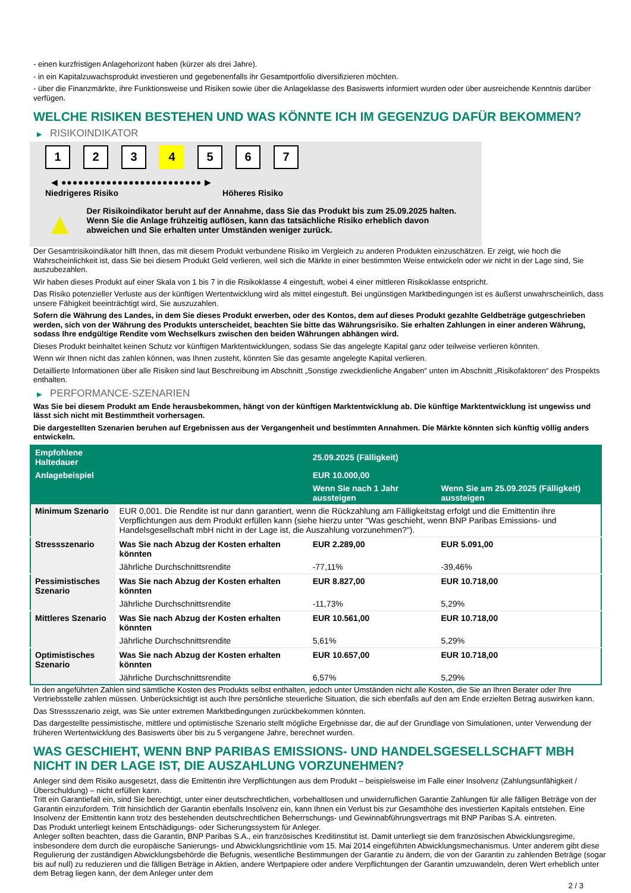- einen kurzfristigen Anlagehorizont haben (kürzer als drei Jahre).
- in ein Kapitalzuwachsprodukt investieren und gegebenenfalls ihr Gesamtportfolio diversifizieren möchten.
- über die Finanzmärkte, ihre Funktionsweise und Risiken sowie über die Anlageklasse des Basiswerts informiert wurden oder über ausreichende Kenntnis darüber verfügen.
WELCHE RISIKEN BESTEHEN UND WAS KÖNNTE ICH IM GEGENZUG DAFÜR BEKOMMEN?
▶ RISIKOINDIKATOR
1 2 3 4 5 6 7
◀ ●●●●●●●●●●●●●●●●●●●●●●●●● ▶
Niedrigeres Risiko Höheres Risiko
▲
Der Risikoindikator beruht auf der Annahme, dass Sie das Produkt bis zum 25.09.2025 halten.
Wenn Sie die Anlage frühzeitig auflösen, kann das tatsächliche Risiko erheblich davon abweichen und Sie erhalten unter Umständen weniger zurück.
Der Gesamtrisikoindikator hilft Ihnen, das mit diesem Produkt verbundene Risiko im Vergleich zu anderen Produkten einzuschätzen. Er zeigt, wie hoch die Wahrscheinlichkeit ist, dass Sie bei diesem Produkt Geld verlieren, weil sich die Märkte in einer bestimmten Weise entwickeln oder wir nicht in der Lage sind, Sie auszubezahlen.
Wir haben dieses Produkt auf einer Skala von 1 bis 7 in die Risikoklasse 4 eingestuft, wobei 4 einer mittleren Risikoklasse entspricht.
Das Risiko potenzieller Verluste aus der künftigen Wertentwicklung wird als mittel eingestuft. Bei ungünstigen Marktbedingungen ist es äußerst unwahrscheinlich, dass unsere Fähigkeit beeinträchtigt wird, Sie auszuzahlen.
Sofern die Währung des Landes, in dem Sie dieses Produkt erwerben, oder des Kontos, dem auf dieses Produkt gezahlte Geldbeträge gutgeschrieben werden, sich von der Währung des Produkts unterscheidet, beachten Sie bitte das Währungsrisiko. Sie erhalten Zahlungen in einer anderen Währung, sodass Ihre endgültige Rendite vom Wechselkurs zwischen den beiden Währungen abhängen wird.
Dieses Produkt beinhaltet keinen Schutz vor künftigen Marktentwicklungen, sodass Sie das angelegte Kapital ganz oder teilweise verlieren könnten.
Wenn wir Ihnen nicht das zahlen können, was Ihnen zusteht, könnten Sie das gesamte angelegte Kapital verlieren.
Detaillierte Informationen über alle Risiken sind laut Beschreibung im Abschnitt „Sonstige zweckdienliche Angaben“ unten im Abschnitt „Risikofaktoren“ des Prospekts enthalten.
▶ PERFORMANCE-SZENARIEN
Was Sie bei diesem Produkt am Ende herausbekommen, hängt von der künftigen Marktentwicklung ab. Die künftige Marktentwicklung ist ungewiss und lässt sich nicht mit Bestimmtheit vorhersagen.
Die dargestellten Szenarien beruhen auf Ergebnissen aus der Vergangenheit und bestimmten Annahmen. Die Märkte könnten sich künftig völlig anders entwickeln.
| Empfohlene Haltedauer | | 25.09.2025 (Fälligkeit) | |
| --- | --- | --- | --- |
| Anlagebeispiel | | EUR 10.000,00 | |
| | | Wenn Sie nach 1 Jahr aussteigen | Wenn Sie am 25.09.2025 (Fälligkeit) aussteigen |
| Minimum Szenario | EUR 0,001. Die Rendite ist nur dann garantiert, wenn die Rückzahlung am Fälligkeitstag erfolgt und die Emittentin ihre Verpflichtungen aus dem Produkt erfüllen kann (siehe hierzu unter "Was geschieht, wenn BNP Paribas Emissions- und Handelsgesellschaft mbH nicht in der Lage ist, die Auszahlung vorzunehmen?"). | | |
| Stressszenario | Was Sie nach Abzug der Kosten erhalten könnten | EUR 2.289,00 | EUR 5.091,00 |
| | Jährliche Durchschnittsrendite | -77,11% | -39,46% |
| Pessimistisches Szenario | Was Sie nach Abzug der Kosten erhalten könnten | EUR 8.827,00 | EUR 10.718,00 |
| | Jährliche Durchschnittsrendite | -11,73% | 5,29% |
| Mittleres Szenario | Was Sie nach Abzug der Kosten erhalten könnten | EUR 10.561,00 | EUR 10.718,00 |
| | Jährliche Durchschnittsrendite | 5,61% | 5,29% |
| Optimistisches Szenario | Was Sie nach Abzug der Kosten erhalten könnten | EUR 10.657,00 | EUR 10.718,00 |
| | Jährliche Durchschnittsrendite | 6,57% | 5,29% |
In den angeführten Zahlen sind sämtliche Kosten des Produkts selbst enthalten, jedoch unter Umständen nicht alle Kosten, die Sie an Ihren Berater oder Ihre Vertriebsstelle zahlen müssen. Unberücksichtigt ist auch Ihre persönliche steuerliche Situation, die sich ebenfalls auf den am Ende erzielten Betrag auswirken kann.
Das Stressszenario zeigt, was Sie unter extremen Marktbedingungen zurückbekommen könnten.
Das dargestellte pessimistische, mittlere und optimistische Szenario stellt mögliche Ergebnisse dar, die auf der Grundlage von Simulationen, unter Verwendung der früheren Wertentwicklung des Basiswerts über bis zu 5 vergangene Jahre, berechnet wurden.
WAS GESCHIEHT, WENN BNP PARIBAS EMISSIONS- UND HANDELSGESELLSCHAFT MBH NICHT IN DER LAGE IST, DIE AUSZAHLUNG VORZUNEHMEN?
Anleger sind dem Risiko ausgesetzt, dass die Emittentin ihre Verpflichtungen aus dem Produkt – beispielsweise im Falle einer Insolvenz (Zahlungsunfähigkeit / Überschuldung) – nicht erfüllen kann.
Tritt ein Garantiefall ein, sind Sie berechtigt, unter einer deutschrechtlichen, vorbehaltlosen und unwiderruflichen Garantie Zahlungen für alle fälligen Beträge von der Garantin einzufordern. Tritt hinsichtlich der Garantin ebenfalls Insolvenz ein, kann Ihnen ein Verlust bis zur Gesamthöhe des investierten Kapitals entstehen. Eine Insolvenz der Emittentin kann trotz des bestehenden deutschrechtlichen Beherrschungs- und Gewinnabführungsvertrags mit BNP Paribas S.A. eintreten.
Das Produkt unterliegt keinem Entschädigungs- oder Sicherungssystem für Anleger.
Anleger sollten beachten, dass die Garantin, BNP Paribas S.A., ein französisches Kreditinstitut ist. Damit unterliegt sie dem französischen Abwicklungsregime, insbesondere dem durch die europäische Sanierungs- und Abwicklungsrichtlinie vom 15. Mai 2014 eingeführten Abwicklungsmechanismus. Unter anderem gibt diese Regulierung der zuständigen Abwicklungsbehörde die Befugnis, wesentliche Bestimmungen der Garantie zu ändern, die von der Garantin zu zahlenden Beträge (sogar bis auf null) zu reduzieren und die fälligen Beträge in Aktien, andere Wertpapiere oder andere Verpflichtungen der Garantin umzuwandeln, deren Wert erheblich unter dem Betrag liegen kann, der dem Anleger unter dem
2 / 3